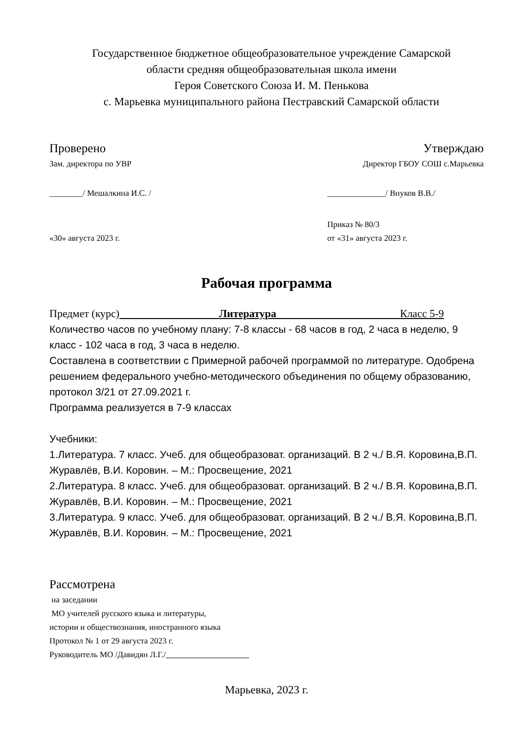Государственное бюджетное общеобразовательное учреждение Самарской
области средняя общеобразовательная школа имени
Героя Советского Союза И. М. Пенькова
с. Марьевка муниципального района Пестравский Самарской области
Проверено Утверждаю
Зам. директора по УВР Директор ГБОУ СОШ с.Марьевка
________/ Мешалкина И.С. / ______________/ Внуков В.В./
«30» августа 2023 г. Приказ № 80/3
от «31» августа 2023 г.
Рабочая программа
Предмет (курс) Литература Класс 5-9
Количество часов по учебному плану: 7-8 классы - 68 часов в год, 2 часа в неделю, 9 класс - 102 часа в год, 3 часа в неделю.
Составлена в соответствии с Примерной рабочей программой по литературе. Одобрена решением федерального учебно-методического объединения по общему образованию, протокол 3/21 от 27.09.2021 г.
Программа реализуется в 7-9 классах
Учебники:
1.Литература. 7 класс. Учеб. для общеобразоват. организаций. В 2 ч./ В.Я. Коровина,В.П. Журавлёв, В.И. Коровин. – М.: Просвещение, 2021
2.Литература. 8 класс. Учеб. для общеобразоват. организаций. В 2 ч./ В.Я. Коровина,В.П. Журавлёв, В.И. Коровин. – М.: Просвещение, 2021
3.Литература. 9 класс. Учеб. для общеобразоват. организаций. В 2 ч./ В.Я. Коровина,В.П. Журавлёв, В.И. Коровин. – М.: Просвещение, 2021
Рассмотрена
на заседании
МО учителей русского языка и литературы,
истории и обществознания, иностранного языка
Протокол № 1 от 29 августа 2023 г.
Руководитель МО /Давидян Л.Г./
Марьевка, 2023 г.